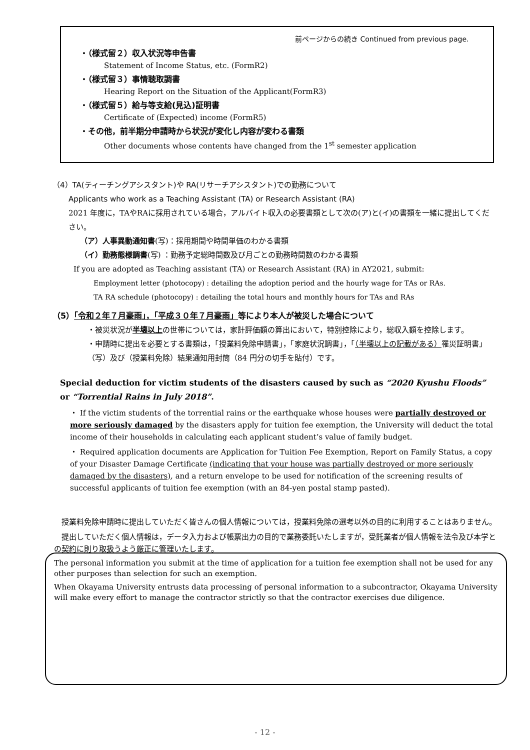前ページからの続き Continued from previous page.
・（様式留２）収入状況等申告書
Statement of Income Status, etc. (FormR2)
・（様式留３）事情聴取調書
Hearing Report on the Situation of the Applicant(FormR3)
・（様式留５）給与等支給(見込)証明書
Certificate of (Expected) income (FormR5)
・その他，前半期分申請時から状況が変化し内容が変わる書類
Other documents whose contents have changed from the 1<sup>st</sup> semester application
（4）TA(ティーチングアシスタント)や RA(リサーチアシスタント)での勤務について
Applicants who work as a Teaching Assistant (TA) or Research Assistant (RA)
2021 年度に，TAやRAに採用されている場合，アルバイト収入の必要書類として次の(ア)と(イ)の書類を一緒に提出してください。
（ア）人事異動通知書(写)：採用期間や時間単価のわかる書類
（イ）勤務態様調書(写) ：勤務予定総時間数及び月ごとの勤務時間数のわかる書類
If you are adopted as Teaching assistant (TA) or Research Assistant (RA) in AY2021, submit:
Employment letter (photocopy) : detailing the adoption period and the hourly wage for TAs or RAs.
TA RA schedule (photocopy) : detailing the total hours and monthly hours for TAs and RAs
（5）「令和２年７月豪雨」，「平成３０年７月豪雨」等により本人が被災した場合について
・被災状況が半壊以上の世帯については，家計評価額の算出において，特別控除により，総収入額を控除します。
・申請時に提出を必要とする書類は，「授業料免除申請書」，「家庭状況調書」，「（半壊以上の記載がある）罹災証明書」（写）及び（授業料免除）結果通知用封筒（84 円分の切手を貼付）です。
Special deduction for victim students of the disasters caused by such as “2020 Kyushu Floods” or “Torrential Rains in July 2018”.
・ If the victim students of the torrential rains or the earthquake whose houses were partially destroyed or more seriously damaged by the disasters apply for tuition fee exemption, the University will deduct the total income of their households in calculating each applicant student’s value of family budget.
・ Required application documents are Application for Tuition Fee Exemption, Report on Family Status, a copy of your Disaster Damage Certificate (indicating that your house was partially destroyed or more seriously damaged by the disasters), and a return envelope to be used for notification of the screening results of successful applicants of tuition fee exemption (with an 84-yen postal stamp pasted).
　授業料免除申請時に提出していただく皆さんの個人情報については，授業料免除の選考以外の目的に利用することはありません。
　提出していただく個人情報は，データ入力および帳票出力の目的で業務委託いたしますが，受託業者が個人情報を法令及び本学との契約に則り取扱うよう厳正に管理いたします。
The personal information you submit at the time of application for a tuition fee exemption shall not be used for any other purposes than selection for such an exemption.
When Okayama University entrusts data processing of personal information to a subcontractor, Okayama University will make every effort to manage the contractor strictly so that the contractor exercises due diligence.
- 12 -